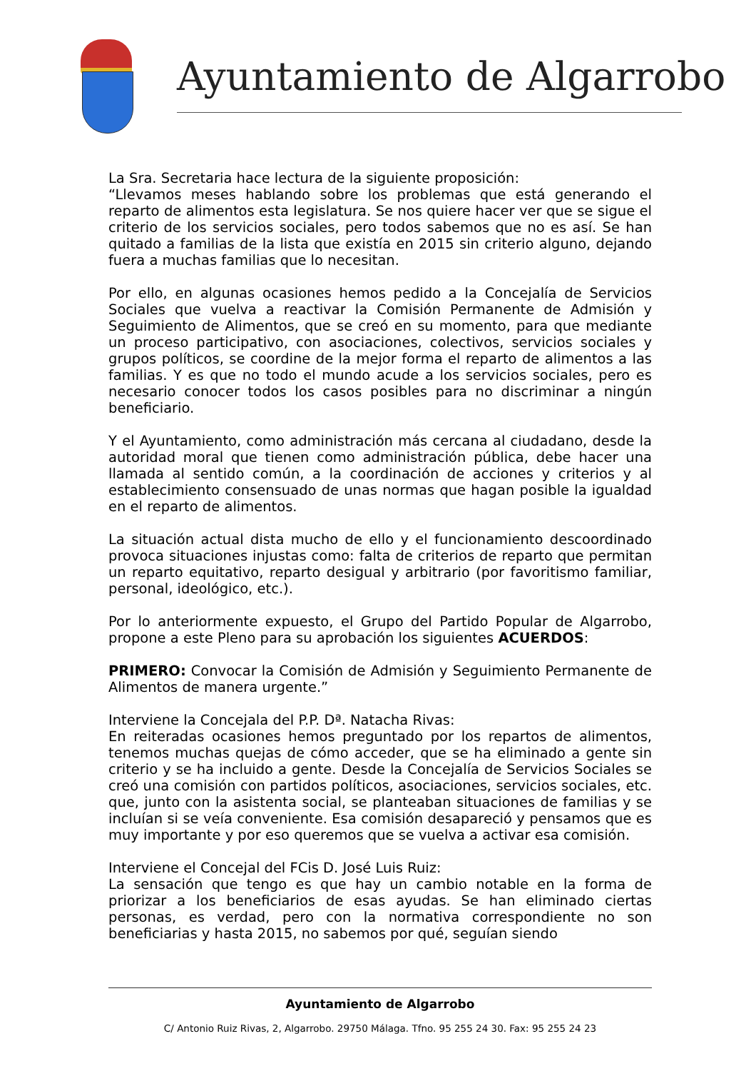Ayuntamiento de Algarrobo
La Sra. Secretaria hace lectura de la siguiente proposición:
“Llevamos meses hablando sobre los problemas que está generando el reparto de alimentos esta legislatura. Se nos quiere hacer ver que se sigue el criterio de los servicios sociales, pero todos sabemos que no es así. Se han quitado a familias de la lista que existía en 2015 sin criterio alguno, dejando fuera a muchas familias que lo necesitan.
Por ello, en algunas ocasiones hemos pedido a la Concejalía de Servicios Sociales que vuelva a reactivar la Comisión Permanente de Admisión y Seguimiento de Alimentos, que se creó en su momento, para que mediante un proceso participativo, con asociaciones, colectivos, servicios sociales y grupos políticos, se coordine de la mejor forma el reparto de alimentos a las familias. Y es que no todo el mundo acude a los servicios sociales, pero es necesario conocer todos los casos posibles para no discriminar a ningún beneficiario.
Y el Ayuntamiento, como administración más cercana al ciudadano, desde la autoridad moral que tienen como administración pública, debe hacer una llamada al sentido común, a la coordinación de acciones y criterios y al establecimiento consensuado de unas normas que hagan posible la igualdad en el reparto de alimentos.
La situación actual dista mucho de ello y el funcionamiento descoordinado provoca situaciones injustas como: falta de criterios de reparto que permitan un reparto equitativo, reparto desigual y arbitrario (por favoritismo familiar, personal, ideológico, etc.).
Por lo anteriormente expuesto, el Grupo del Partido Popular de Algarrobo, propone a este Pleno para su aprobación los siguientes ACUERDOS:
PRIMERO: Convocar la Comisión de Admisión y Seguimiento Permanente de Alimentos de manera urgente.”
Interviene la Concejala del P.P. Dª. Natacha Rivas:
En reiteradas ocasiones hemos preguntado por los repartos de alimentos, tenemos muchas quejas de cómo acceder, que se ha eliminado a gente sin criterio y se ha incluido a gente. Desde la Concejalía de Servicios Sociales se creó una comisión con partidos políticos, asociaciones, servicios sociales, etc. que, junto con la asistenta social, se planteaban situaciones de familias y se incluían si se veía conveniente. Esa comisión desapareció y pensamos que es muy importante y por eso queremos que se vuelva a activar esa comisión.
Interviene el Concejal del FCis D. José Luis Ruiz:
La sensación que tengo es que hay un cambio notable en la forma de priorizar a los beneficiarios de esas ayudas. Se han eliminado ciertas personas, es verdad, pero con la normativa correspondiente no son beneficiarias y hasta 2015, no sabemos por qué, seguían siendo
Ayuntamiento de Algarrobo
C/ Antonio Ruiz Rivas, 2, Algarrobo. 29750 Málaga. Tfno. 95 255 24 30. Fax: 95 255 24 23